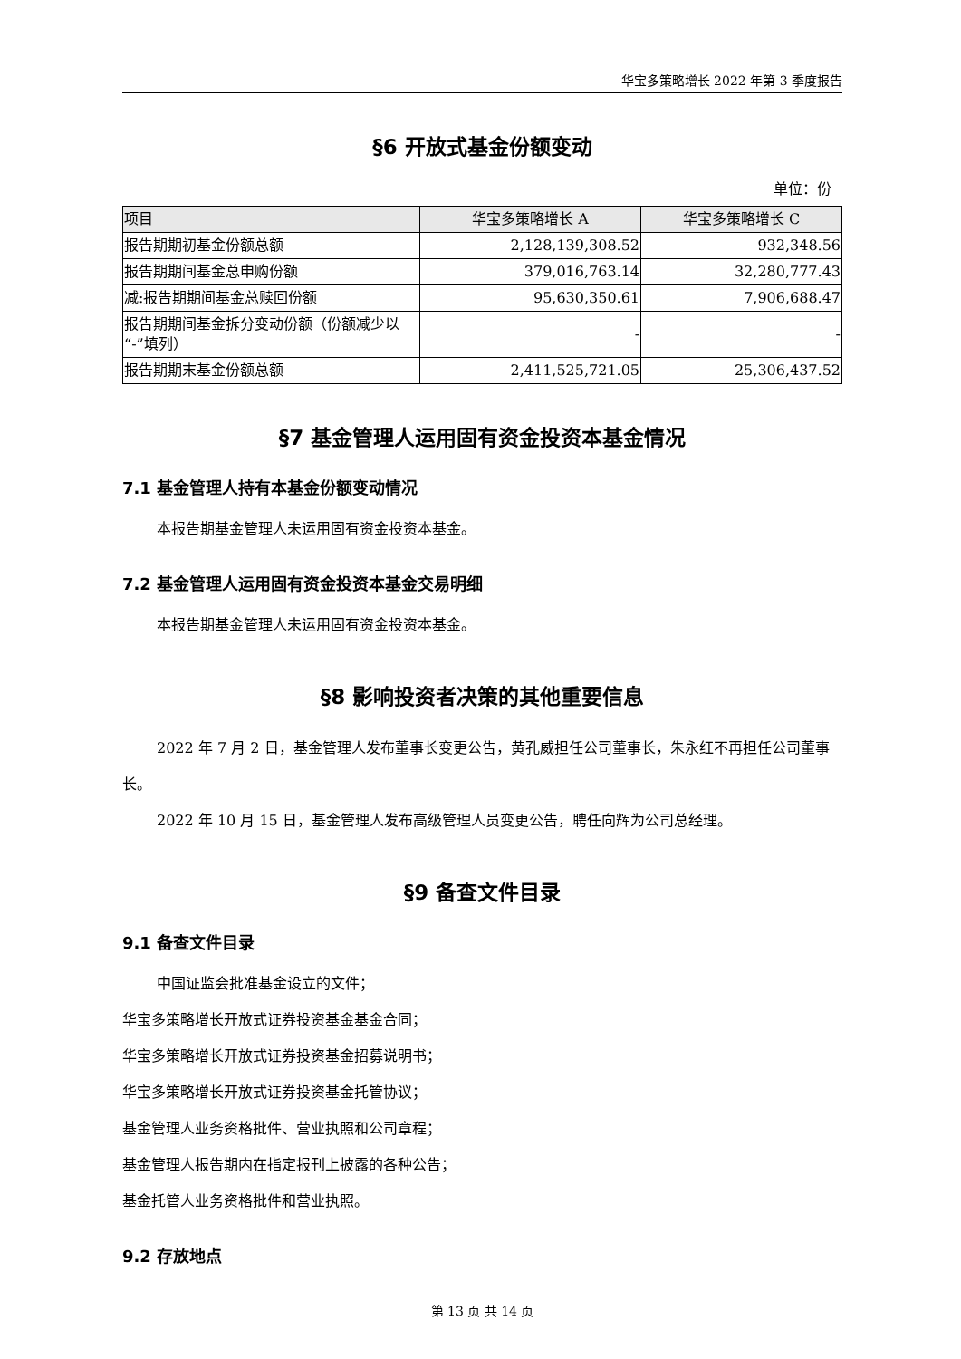华宝多策略增长 2022 年第 3 季度报告
§6 开放式基金份额变动
单位：份
| 项目 | 华宝多策略增长 A | 华宝多策略增长 C |
| --- | --- | --- |
| 报告期期初基金份额总额 | 2,128,139,308.52 | 932,348.56 |
| 报告期期间基金总申购份额 | 379,016,763.14 | 32,280,777.43 |
| 减:报告期期间基金总赎回份额 | 95,630,350.61 | 7,906,688.47 |
| 报告期期间基金拆分变动份额（份额减少以“-”填列） | - | - |
| 报告期期末基金份额总额 | 2,411,525,721.05 | 25,306,437.52 |
§7 基金管理人运用固有资金投资本基金情况
7.1 基金管理人持有本基金份额变动情况
本报告期基金管理人未运用固有资金投资本基金。
7.2 基金管理人运用固有资金投资本基金交易明细
本报告期基金管理人未运用固有资金投资本基金。
§8 影响投资者决策的其他重要信息
2022 年 7 月 2 日，基金管理人发布董事长变更公告，黄孔威担任公司董事长，朱永红不再担任公司董事长。
2022 年 10 月 15 日，基金管理人发布高级管理人员变更公告，聘任向辉为公司总经理。
§9 备查文件目录
9.1 备查文件目录
中国证监会批准基金设立的文件；
华宝多策略增长开放式证券投资基金基金合同；
华宝多策略增长开放式证券投资基金招募说明书；
华宝多策略增长开放式证券投资基金托管协议；
基金管理人业务资格批件、营业执照和公司章程；
基金管理人报告期内在指定报刊上披露的各种公告；
基金托管人业务资格批件和营业执照。
9.2 存放地点
第 13 页 共 14 页